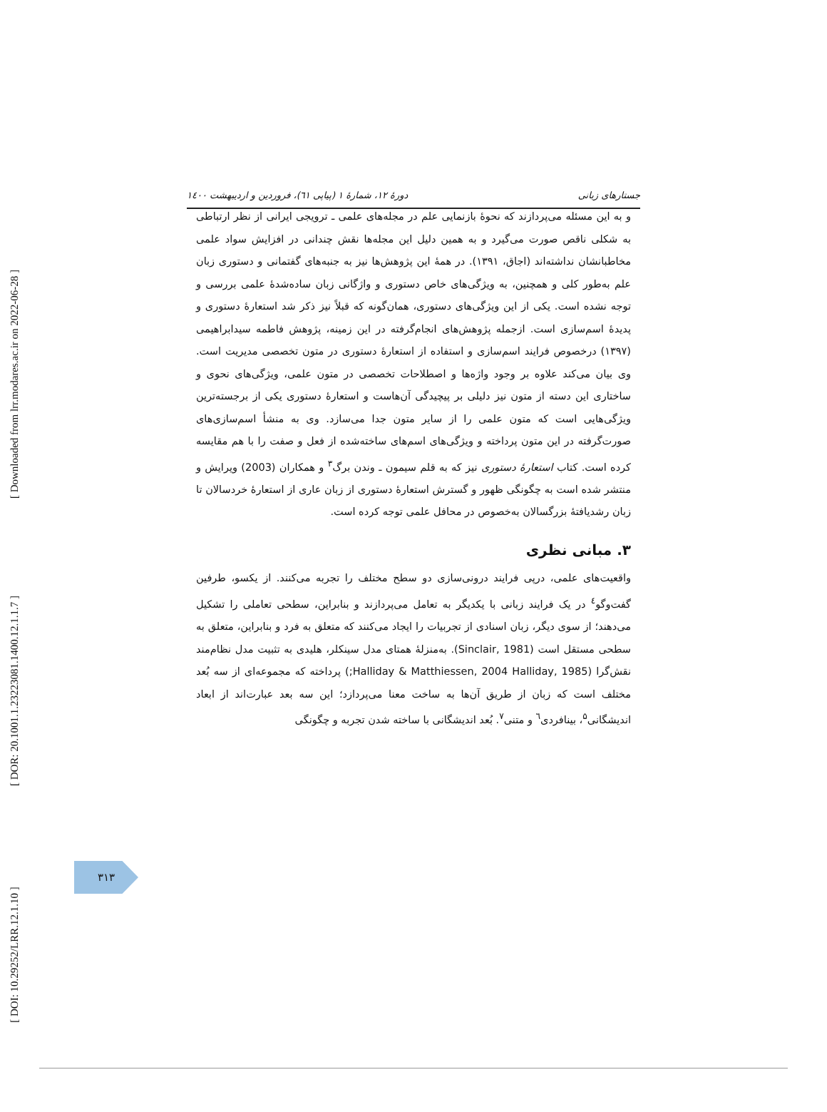[ Downloaded from lrr.modares.ac.ir on 2022-06-28 ]
[ DOR: 20.1001.1.23223081.1400.12.1.1.7 ]
[ DOI: 10.29252/LRR.12.1.10 ]
جستارهای زبانی دورهٔ ۱۲، شمارهٔ ۱ (پیاپی ٦١)، فروردین و اردیبهشت ۱٤۰۰
و به این مسئله می‌پردازند که نحوهٔ بازنمایی علم در مجله‌های علمی ـ ترویجی ایرانی از نظر ارتباطی به شکلی ناقص صورت می‌گیرد و به همین دلیل این مجله‌ها نقش چندانی در افزایش سواد علمی مخاطبانشان نداشته‌اند (اجاق، ۱۳۹۱). در همهٔ این پژوهش‌ها نیز به جنبه‌های گفتمانی و دستوری زبان علم به‌طور کلی و همچنین، به ویژگی‌های خاص دستوری و واژگانی زبان ساده‌شدهٔ علمی بررسی و توجه نشده است. یکی از این ویژگی‌های دستوری، همان‌گونه که قبلاً نیز ذکر شد استعارهٔ دستوری و پدیدهٔ اسم‌سازی است. ازجمله پژوهش‌های انجام‌گرفته در این زمینه، پژوهش فاطمه سیدابراهیمی (۱۳۹۷) درخصوص فرایند اسم‌سازی و استفاده از استعارهٔ دستوری در متون تخصصی مدیریت است. وی بیان می‌کند علاوه بر وجود واژه‌ها و اصطلاحات تخصصی در متون علمی، ویژگی‌های نحوی و ساختاری این دسته از متون نیز دلیلی بر پیچیدگی آن‌هاست و استعارهٔ دستوری یکی از برجسته‌ترین ویژگی‌هایی است که متون علمی را از سایر متون جدا می‌سازد. وی به منشأ اسم‌سازی‌های صورت‌گرفته در این متون پرداخته و ویژگی‌های اسم‌های ساخته‌شده از فعل و صفت را با هم مقایسه کرده است. کتاب استعارهٔ دستوری نیز که به قلم سیمون ـ وندن برگ<sup>۳</sup> و همکاران (2003) ویرایش و منتشر شده است به چگونگی ظهور و گسترش استعارهٔ دستوری از زبان عاری از استعارهٔ خردسالان تا زبان رشدیافتهٔ بزرگسالان به‌خصوص در محافل علمی توجه کرده است.
۳. مبانی نظری
واقعیت‌های علمی، درپی فرایند درونی‌سازی دو سطح مختلف را تجربه می‌کنند. از یکسو، طرفین گفت‌وگو<sup>٤</sup> در یک فرایند زبانی با یکدیگر به تعامل می‌پردازند و بنابراین، سطحی تعاملی را تشکیل می‌دهند؛ از سوی دیگر، زبان اسنادی از تجربیات را ایجاد می‌کنند که متعلق به فرد و بنابراین، متعلق به سطحی مستقل است (Sinclair, 1981). به‌منزلهٔ همتای مدل سینکلر، هلیدی به تثبیت مدل نظام‌مند نقش‌گرا (Halliday & Matthiessen, 2004 Halliday, 1985;) پرداخته که مجموعه‌ای از سه بُعد مختلف است که زبان از طریق آن‌ها به ساخت معنا می‌پردازد؛ این سه بعد عبارت‌اند از ابعاد اندیشگانی<sup>۵</sup>، بینافردی<sup>٦</sup> و متنی<sup>۷</sup>. بُعد اندیشگانی با ساخته شدن تجربه و چگونگی
۳۱۳